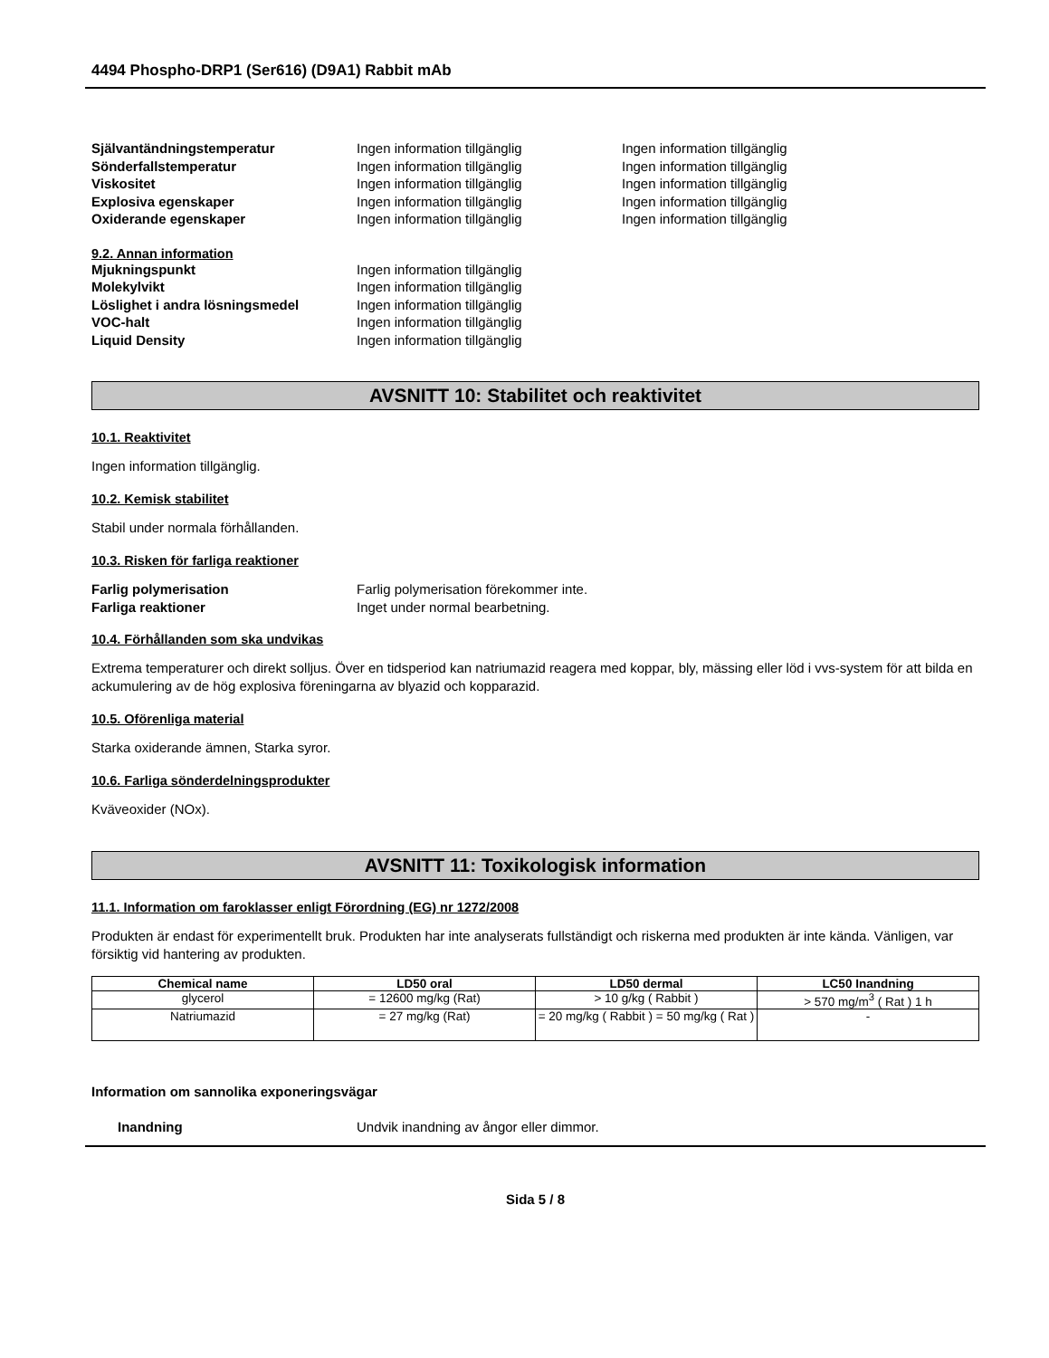4494 Phospho-DRP1 (Ser616) (D9A1) Rabbit mAb
Självantändningstemperatur Ingen information tillgänglig Ingen information tillgänglig Sönderfallstemperatur Ingen information tillgänglig Ingen information tillgänglig Viskositet Ingen information tillgänglig Ingen information tillgänglig Explosiva egenskaper Ingen information tillgänglig Ingen information tillgänglig Oxiderande egenskaper Ingen information tillgänglig Ingen information tillgänglig
9.2. Annan information
Mjukningspunkt Ingen information tillgänglig Molekylvikt Ingen information tillgänglig Löslighet i andra lösningsmedel Ingen information tillgänglig VOC-halt Ingen information tillgänglig Liquid Density Ingen information tillgänglig
AVSNITT 10: Stabilitet och reaktivitet
10.1. Reaktivitet
Ingen information tillgänglig.
10.2. Kemisk stabilitet
Stabil under normala förhållanden.
10.3. Risken för farliga reaktioner
Farlig polymerisation Farlig polymerisation förekommer inte. Farliga reaktioner Inget under normal bearbetning.
10.4. Förhållanden som ska undvikas
Extrema temperaturer och direkt solljus. Över en tidsperiod kan natriumazid reagera med koppar, bly, mässing eller löd i vvs-system för att bilda en ackumulering av de hög explosiva föreningarna av blyazid och kopparazid.
10.5. Oförenliga material
Starka oxiderande ämnen, Starka syror.
10.6. Farliga sönderdelningsprodukter
Kväveoxider (NOx).
AVSNITT 11: Toxikologisk information
11.1. Information om faroklasser enligt Förordning (EG) nr 1272/2008
Produkten är endast för experimentellt bruk. Produkten har inte analyserats fullständigt och riskerna med produkten är inte kända. Vänligen, var försiktig vid hantering av produkten.
| Chemical name | LD50 oral | LD50 dermal | LC50 Inandning |
| --- | --- | --- | --- |
| glycerol | = 12600 mg/kg (Rat) | > 10 g/kg ( Rabbit ) | > 570 mg/m<sup>3</sup> ( Rat ) 1 h |
| Natriumazid | = 27 mg/kg (Rat) | = 20 mg/kg ( Rabbit ) = 50 mg/kg ( Rat ) | - |
Information om sannolika exponeringsvägar
Inandning Undvik inandning av ångor eller dimmor.
Sida 5 / 8